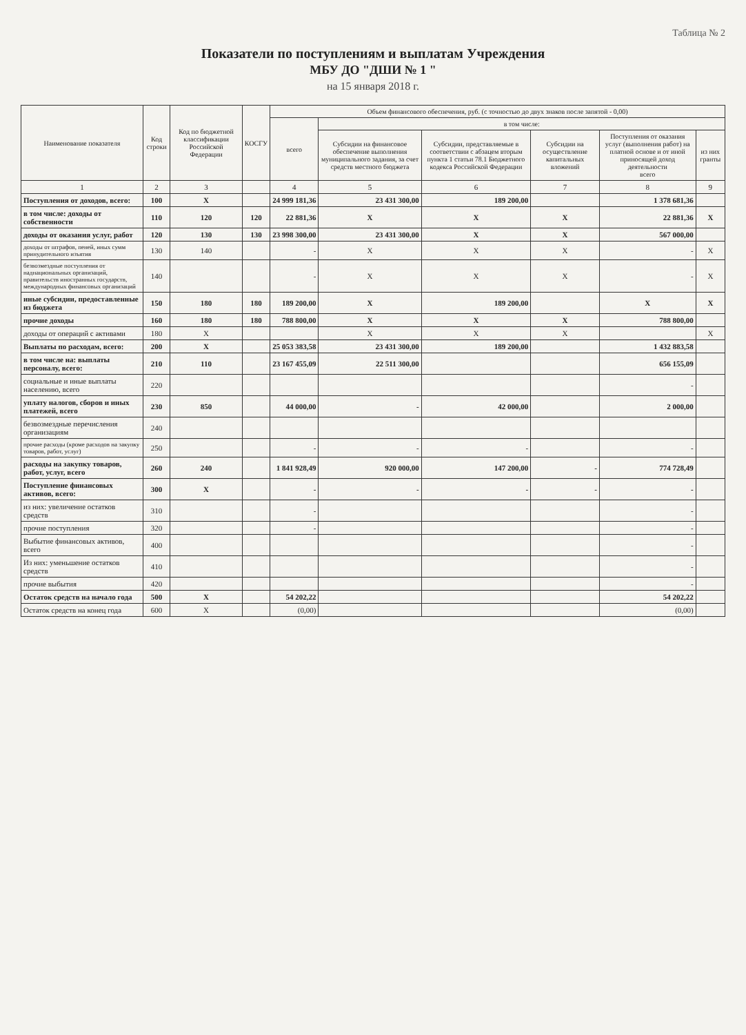Таблица № 2
Показатели по поступлениям и выплатам Учреждения
МБУ ДО "ДШИ № 1 "
на 15 января 2018 г.
| Наименование показателя | Код строки | Код по бюджетной классификации Российской Федерации | КОСГУ | Объем финансового обеспечения, руб. (с точностью до двух знаков после запятой - 0,00) | | | | | |
| --- | --- | --- | --- | --- | --- | --- | --- | --- | --- |
| | | | | всего | в том числе: | | | | |
| | | | | | Субсидии на финансовое обеспечение выполнения муниципального задания, за счет средств местного бюджета | Субсидии, представляемые в соответствии с абзацем вторым пункта 1 статьи 78.1 Бюджетного кодекса Российской Федерации | Субсидии на осуществление капитальных вложений | Поступления от оказания услуг (выполнения работ) на платной основе и от иной приносящей доход деятельности всего | из них гранты |
| 1 | 2 | 3 | | 4 | 5 | 6 | 7 | 8 | 9 |
| Поступления от доходов, всего: | 100 | X | | 24 999 181,36 | 23 431 300,00 | 189 200,00 | | 1 378 681,36 | |
| в том числе: доходы от собственности | 110 | 120 | 120 | 22 881,36 | X | X | X | 22 881,36 | X |
| доходы от оказания услуг, работ | 120 | 130 | 130 | 23 998 300,00 | 23 431 300,00 | X | X | 567 000,00 | |
| доходы от штрафов, пеней, иных сумм принудительного изъятия | 130 | 140 | | - | X | X | X | - | X |
| безвозмездные поступления от наднациональных организаций, правительств иностранных государств, международных финансовых организаций | 140 | | | - | X | X | X | - | X |
| иные субсидии, предоставленные из бюджета | 150 | 180 | 180 | 189 200,00 | X | 189 200,00 | | X | X |
| прочие доходы | 160 | 180 | 180 | 788 800,00 | X | X | X | 788 800,00 | |
| доходы от операций с активами | 180 | X | | | X | X | X | | X |
| Выплаты по расходам, всего: | 200 | X | | 25 053 383,58 | 23 431 300,00 | 189 200,00 | | 1 432 883,58 | |
| в том числе на: выплаты персоналу, всего: | 210 | 110 | | 23 167 455,09 | 22 511 300,00 | | | 656 155,09 | |
| социальные и иные выплаты населению, всего | 220 | | | | | | | - | |
| уплату налогов, сборов и иных платежей, всего | 230 | 850 | | 44 000,00 | - | 42 000,00 | | 2 000,00 | |
| безвозмездные перечисления организациям | 240 | | | | | | | | |
| прочие расходы (кроме расходов на закупку товаров, работ, услуг) | 250 | | | - | - | - | | - | |
| расходы на закупку товаров, работ, услуг, всего | 260 | 240 | | 1 841 928,49 | 920 000,00 | 147 200,00 | - | 774 728,49 | |
| Поступление финансовых активов, всего: | 300 | X | | - | - | - | - | - | |
| из них: увеличение остатков средств | 310 | | | - | | | | - | |
| прочие поступления | 320 | | | - | | | | - | |
| Выбытие финансовых активов, всего | 400 | | | | | | | - | |
| Из них: уменьшение остатков средств | 410 | | | | | | | - | |
| прочие выбытия | 420 | | | | | | | - | |
| Остаток средств на начало года | 500 | X | | 54 202,22 | | | | 54 202,22 | |
| Остаток средств на конец года | 600 | X | | (0,00) | | | | (0,00) | |